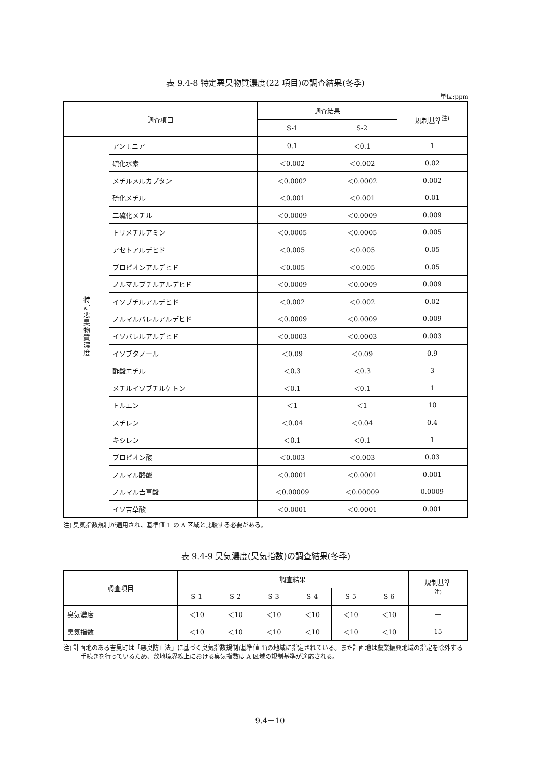表 9.4-8 特定悪臭物質濃度(22 項目)の調査結果(冬季)
単位:ppm
| 調査項目 | | 調査結果 | | 規制基準<sup>注)</sup> |
| --- | --- | --- | --- | --- |
| | | S-1 | S-2 | |
| 特定悪臭物質濃度 | アンモニア | 0.1 | ＜0.1 | 1 |
| | 硫化水素 | ＜0.002 | ＜0.002 | 0.02 |
| | メチルメルカプタン | ＜0.0002 | ＜0.0002 | 0.002 |
| | 硫化メチル | ＜0.001 | ＜0.001 | 0.01 |
| | 二硫化メチル | ＜0.0009 | ＜0.0009 | 0.009 |
| | トリメチルアミン | ＜0.0005 | ＜0.0005 | 0.005 |
| | アセトアルデヒド | ＜0.005 | ＜0.005 | 0.05 |
| | プロピオンアルデヒド | ＜0.005 | ＜0.005 | 0.05 |
| | ノルマルブチルアルデヒド | ＜0.0009 | ＜0.0009 | 0.009 |
| | イソブチルアルデヒド | ＜0.002 | ＜0.002 | 0.02 |
| | ノルマルバレルアルデヒド | ＜0.0009 | ＜0.0009 | 0.009 |
| | イソバレルアルデヒド | ＜0.0003 | ＜0.0003 | 0.003 |
| | イソブタノール | ＜0.09 | ＜0.09 | 0.9 |
| | 酢酸エチル | ＜0.3 | ＜0.3 | 3 |
| | メチルイソブチルケトン | ＜0.1 | ＜0.1 | 1 |
| | トルエン | ＜1 | ＜1 | 10 |
| | スチレン | ＜0.04 | ＜0.04 | 0.4 |
| | キシレン | ＜0.1 | ＜0.1 | 1 |
| | プロピオン酸 | ＜0.003 | ＜0.003 | 0.03 |
| | ノルマル酪酸 | ＜0.0001 | ＜0.0001 | 0.001 |
| | ノルマル吉草酸 | ＜0.00009 | ＜0.00009 | 0.0009 |
| | イソ吉草酸 | ＜0.0001 | ＜0.0001 | 0.001 |
注) 臭気指数規制が適用され、基準値 1 の A 区域と比較する必要がある。
表 9.4-9 臭気濃度(臭気指数)の調査結果(冬季)
| 調査項目 | 調査結果 | | | | | | 規制基準 <sup>注)</sup> |
| --- | --- | --- | --- | --- | --- | --- | --- |
| | S-1 | S-2 | S-3 | S-4 | S-5 | S-6 | |
| 臭気濃度 | ＜10 | ＜10 | ＜10 | ＜10 | ＜10 | ＜10 | — |
| 臭気指数 | ＜10 | ＜10 | ＜10 | ＜10 | ＜10 | ＜10 | 15 |
注) 計画地のある吉見町は「悪臭防止法」に基づく臭気指数規制(基準値 1)の地域に指定されている。また計画地は農業振興地域の指定を除外する手続きを行っているため、敷地境界線上における臭気指数は A 区域の規制基準が適応される。
9.4－10